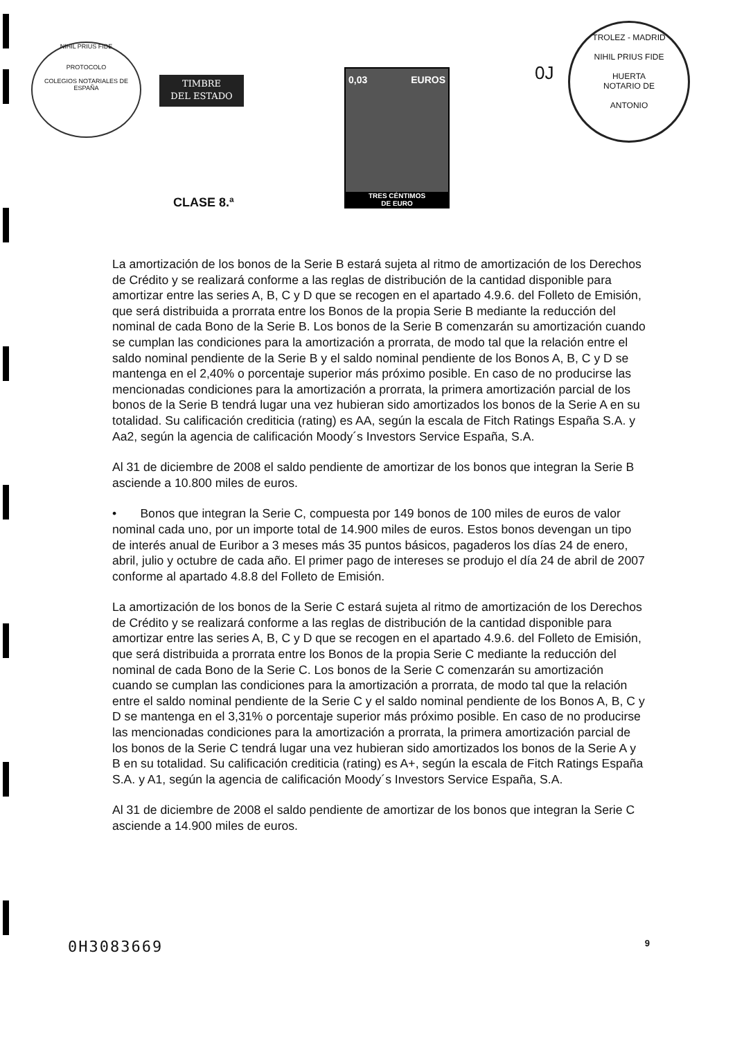NIHIL PRIUS FIDE
PROTOCOLO
COLEGIOS NOTARIALES DE ESPAÑA
TIMBRE
DEL ESTADO
0,03 EUROS
TRES CÉNTIMOS
DE EURO
CLASE 8.ª
0J
TROLEZ - MADRID
NIHIL PRIUS FIDE
HUERTA
NOTARIO DE
ANTONIO
La amortización de los bonos de la Serie B estará sujeta al ritmo de amortización de los Derechos de Crédito y se realizará conforme a las reglas de distribución de la cantidad disponible para amortizar entre las series A, B, C y D que se recogen en el apartado 4.9.6. del Folleto de Emisión, que será distribuida a prorrata entre los Bonos de la propia Serie B mediante la reducción del nominal de cada Bono de la Serie B. Los bonos de la Serie B comenzarán su amortización cuando se cumplan las condiciones para la amortización a prorrata, de modo tal que la relación entre el saldo nominal pendiente de la Serie B y el saldo nominal pendiente de los Bonos A, B, C y D se mantenga en el 2,40% o porcentaje superior más próximo posible. En caso de no producirse las mencionadas condiciones para la amortización a prorrata, la primera amortización parcial de los bonos de la Serie B tendrá lugar una vez hubieran sido amortizados los bonos de la Serie A en su totalidad. Su calificación crediticia (rating) es AA, según la escala de Fitch Ratings España S.A. y Aa2, según la agencia de calificación Moody´s Investors Service España, S.A.
Al 31 de diciembre de 2008 el saldo pendiente de amortizar de los bonos que integran la Serie B asciende a 10.800 miles de euros.
• Bonos que integran la Serie C, compuesta por 149 bonos de 100 miles de euros de valor nominal cada uno, por un importe total de 14.900 miles de euros. Estos bonos devengan un tipo de interés anual de Euribor a 3 meses más 35 puntos básicos, pagaderos los días 24 de enero, abril, julio y octubre de cada año. El primer pago de intereses se produjo el día 24 de abril de 2007 conforme al apartado 4.8.8 del Folleto de Emisión.
La amortización de los bonos de la Serie C estará sujeta al ritmo de amortización de los Derechos de Crédito y se realizará conforme a las reglas de distribución de la cantidad disponible para amortizar entre las series A, B, C y D que se recogen en el apartado 4.9.6. del Folleto de Emisión, que será distribuida a prorrata entre los Bonos de la propia Serie C mediante la reducción del nominal de cada Bono de la Serie C. Los bonos de la Serie C comenzarán su amortización cuando se cumplan las condiciones para la amortización a prorrata, de modo tal que la relación entre el saldo nominal pendiente de la Serie C y el saldo nominal pendiente de los Bonos A, B, C y D se mantenga en el 3,31% o porcentaje superior más próximo posible. En caso de no producirse las mencionadas condiciones para la amortización a prorrata, la primera amortización parcial de los bonos de la Serie C tendrá lugar una vez hubieran sido amortizados los bonos de la Serie A y B en su totalidad. Su calificación crediticia (rating) es A+, según la escala de Fitch Ratings España S.A. y A1, según la agencia de calificación Moody´s Investors Service España, S.A.
Al 31 de diciembre de 2008 el saldo pendiente de amortizar de los bonos que integran la Serie C asciende a 14.900 miles de euros.
0H3083669 9